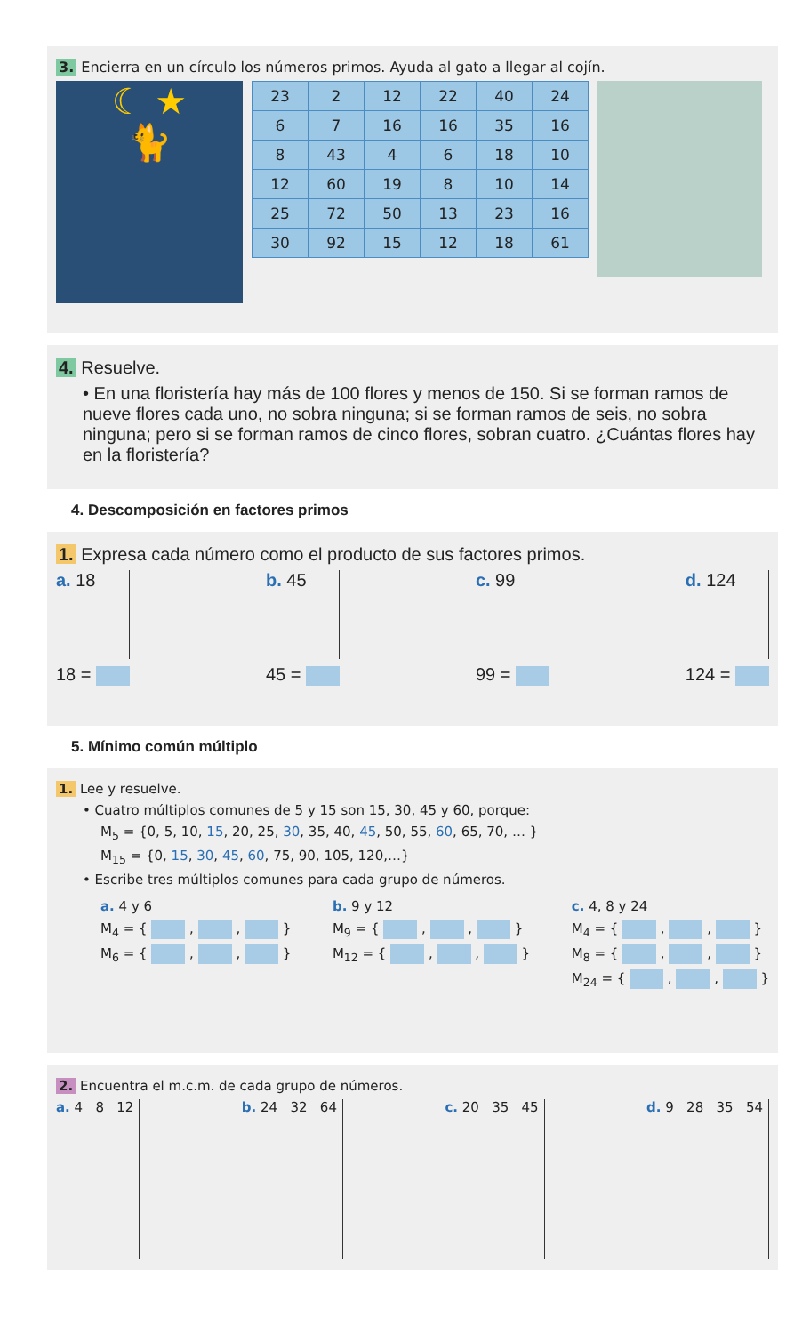3. Encierra en un círculo los números primos. Ayuda al gato a llegar al cojín.
☾ ★
🐈
| 23 | 2 | 12 | 22 | 40 | 24 |
| 6 | 7 | 16 | 16 | 35 | 16 |
| 8 | 43 | 4 | 6 | 18 | 10 |
| 12 | 60 | 19 | 8 | 10 | 14 |
| 25 | 72 | 50 | 13 | 23 | 16 |
| 30 | 92 | 15 | 12 | 18 | 61 |
4. Resuelve.
• En una floristería hay más de 100 flores y menos de 150. Si se forman ramos de nueve flores cada uno, no sobra ninguna; si se forman ramos de seis, no sobra ninguna; pero si se forman ramos de cinco flores, sobran cuatro. ¿Cuántas flores hay en la floristería?
4. Descomposición en factores primos
1. Expresa cada número como el producto de sus factores primos.
a. 18
18 =
b. 45
45 =
c. 99
99 =
d. 124
124 =
5. Mínimo común múltiplo
1. Lee y resuelve.
• Cuatro múltiplos comunes de 5 y 15 son 15, 30, 45 y 60, porque:
M<sub>5</sub> = {0, 5, 10, 15, 20, 25, 30, 35, 40, 45, 50, 55, 60, 65, 70, … }
M<sub>15</sub> = {0, 15, 30, 45, 60, 75, 90, 105, 120,…}
• Escribe tres múltiplos comunes para cada grupo de números.
a. 4 y 6
M<sub>4</sub> = { , , }
M<sub>6</sub> = { , , }
b. 9 y 12
M<sub>9</sub> = { , , }
M<sub>12</sub> = { , , }
c. 4, 8 y 24
M<sub>4</sub> = { , , }
M<sub>8</sub> = { , , }
M<sub>24</sub> = { , , }
2. Encuentra el m.c.m. de cada grupo de números.
a. 4 8 12 b. 24 32 64 c. 20 35 45 d. 9 28 35 54